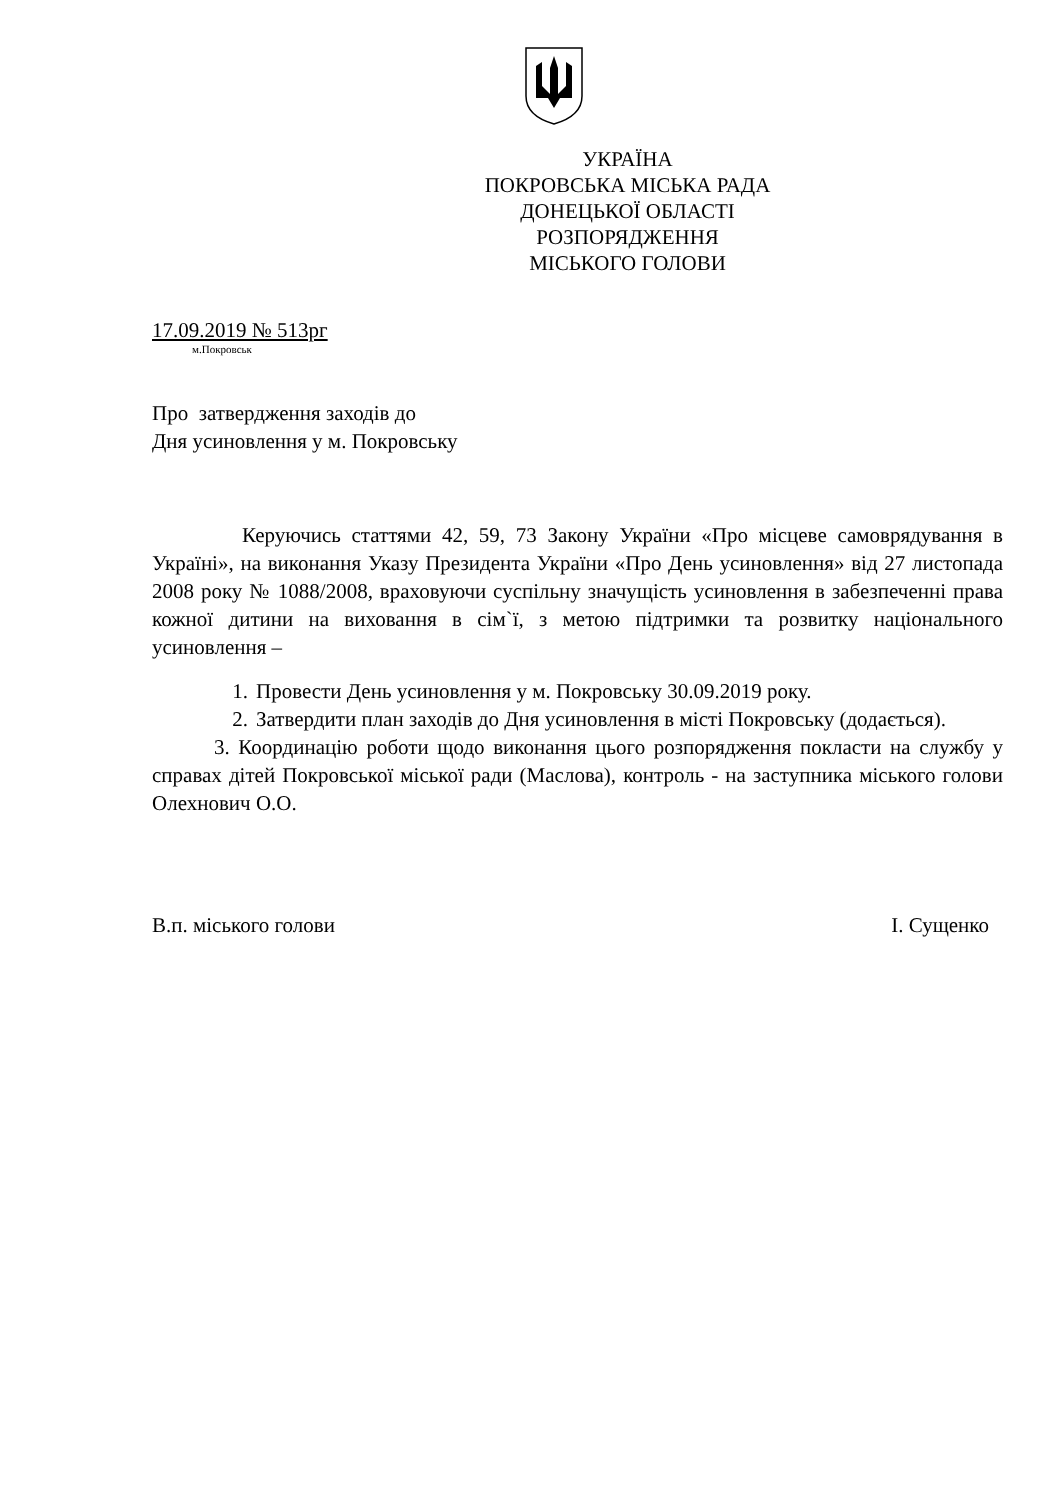УКРАЇНА
ПОКРОВСЬКА МІСЬКА РАДА
ДОНЕЦЬКОЇ ОБЛАСТІ
РОЗПОРЯДЖЕННЯ
МІСЬКОГО ГОЛОВИ
17.09.2019 № 513рг
м.Покровськ
Про затвердження заходів до
Дня усиновлення у м. Покровську
Керуючись статтями 42, 59, 73 Закону України «Про місцеве самоврядування в Україні», на виконання Указу Президента України «Про День усиновлення» від 27 листопада 2008 року № 1088/2008, враховуючи суспільну значущість усиновлення в забезпеченні права кожної дитини на виховання в сім`ї, з метою підтримки та розвитку національного усиновлення –
1. Провести День усиновлення у м. Покровську 30.09.2019 року.
2. Затвердити план заходів до Дня усиновлення в місті Покровську (додається).
3. Координацію роботи щодо виконання цього розпорядження покласти на службу у справах дітей Покровської міської ради (Маслова), контроль - на заступника міського голови Олехнович О.О.
В.п. міського голови І. Сущенко